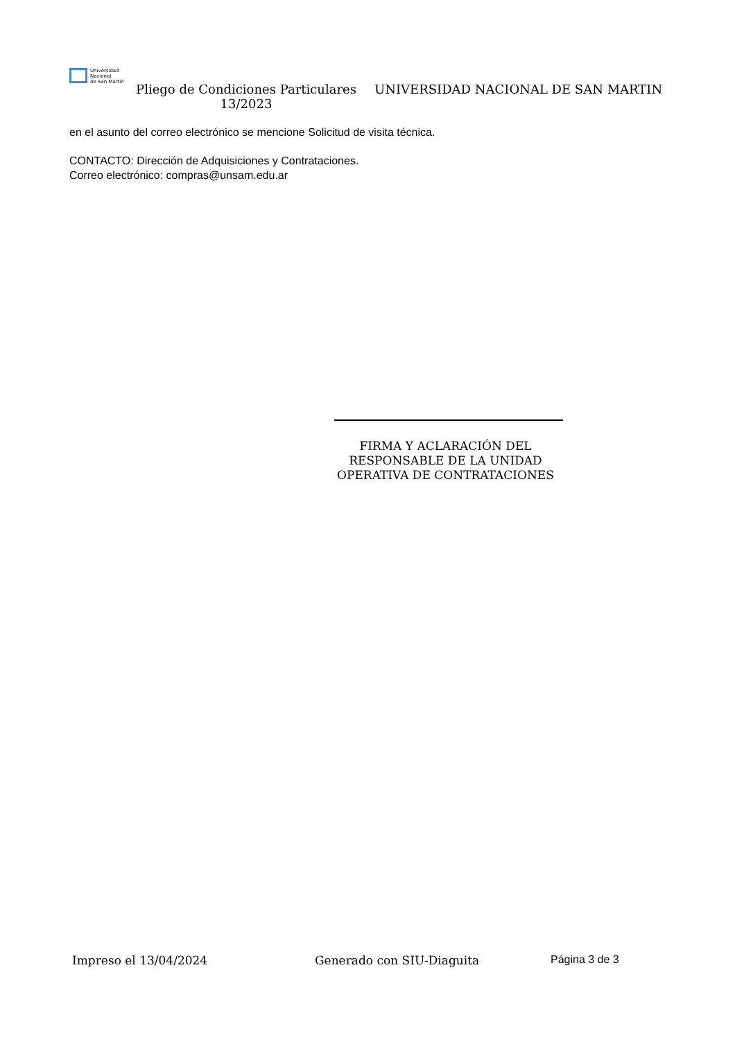Universidad
Nacional
de San Martín
Pliego de Condiciones Particulares 13/2023
UNIVERSIDAD NACIONAL DE SAN MARTIN
en el asunto del correo electrónico se mencione Solicitud de visita técnica.
CONTACTO: Dirección de Adquisiciones y Contrataciones.
Correo electrónico: compras@unsam.edu.ar
FIRMA Y ACLARACIÓN DEL
RESPONSABLE DE LA UNIDAD
OPERATIVA DE CONTRATACIONES
Impreso el 13/04/2024 Generado con SIU-Diaguita Página 3 de 3